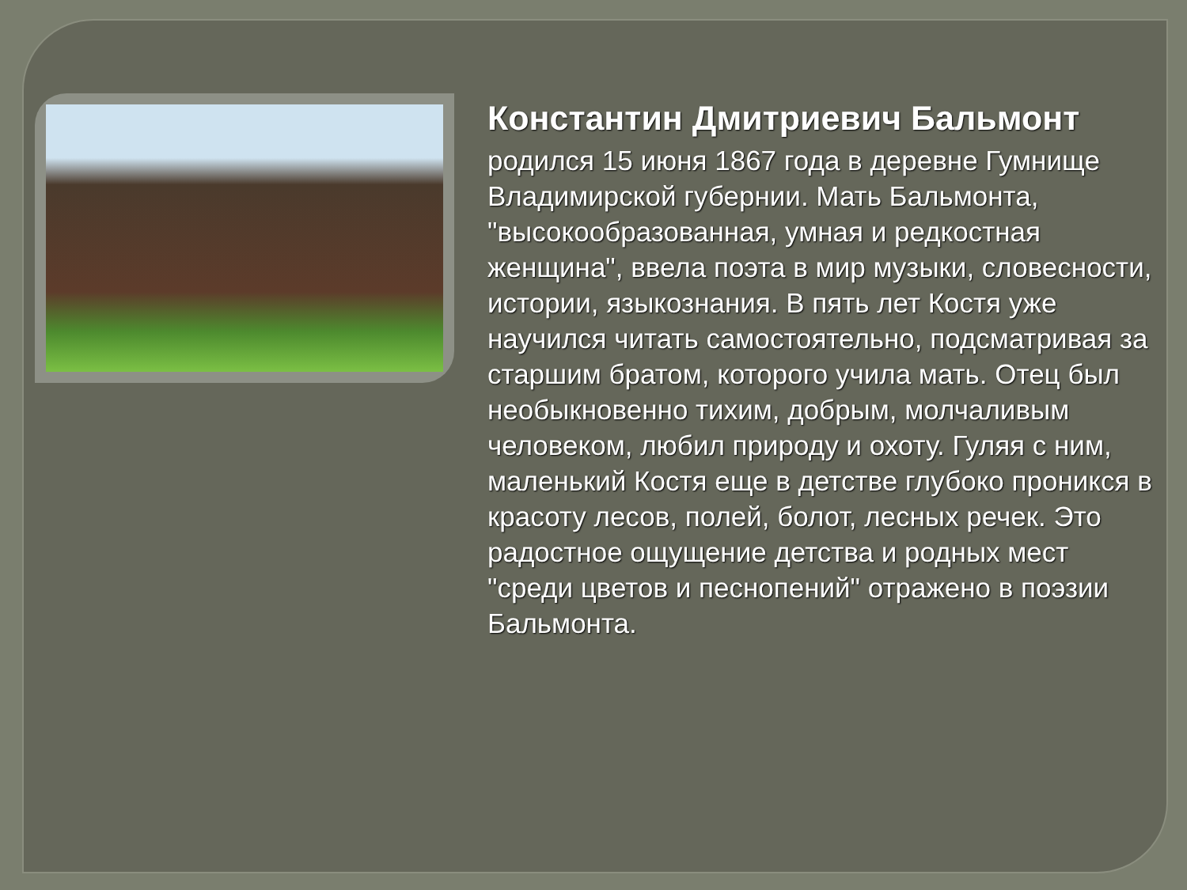Константин Дмитриевич Бальмонт родился 15 июня 1867 года в деревне Гумнище Владимирской губернии. Мать Бальмонта, "высокообразованная, умная и редкостная женщина", ввела поэта в мир музыки, словесности, истории, языкознания. В пять лет Костя уже научился читать самостоятельно, подсматривая за старшим братом, которого учила мать. Отец был необыкновенно тихим, добрым, молчаливым человеком, любил природу и охоту. Гуляя с ним, маленький Костя еще в детстве глубоко проникся в красоту лесов, полей, болот, лесных речек. Это радостное ощущение детства и родных мест "среди цветов и песнопений" отражено в поэзии Бальмонта.